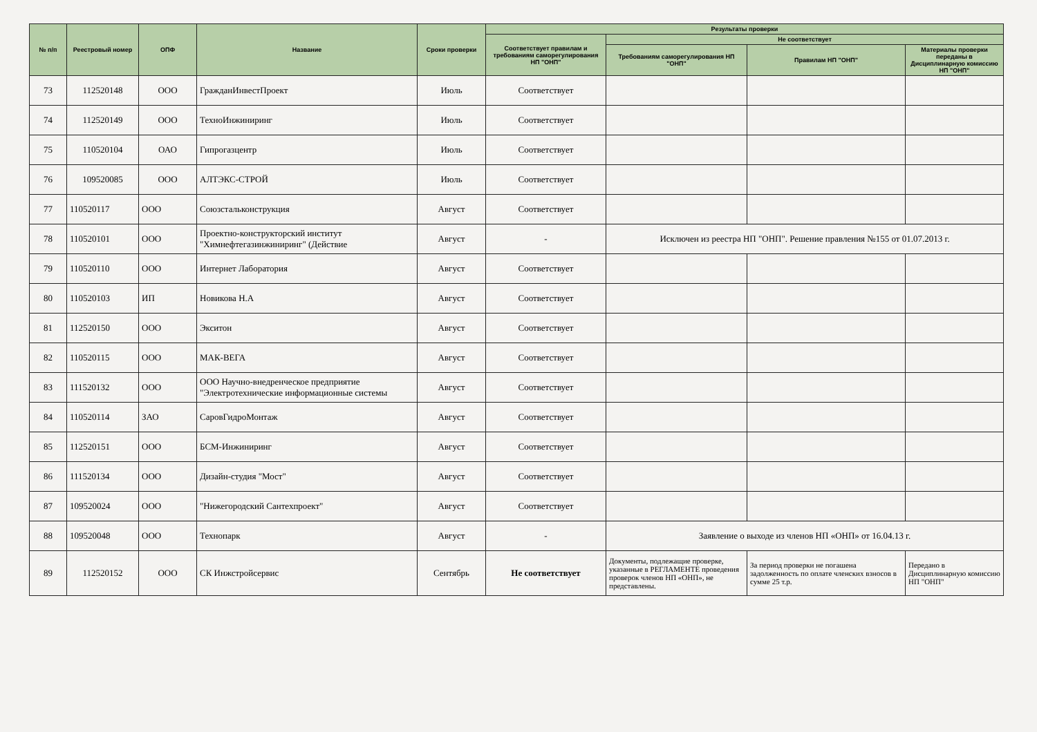| № п/п | Реестровый номер | ОПФ | Название | Сроки проверки | Результаты проверки | | | |
| --- | --- | --- | --- | --- | --- | --- | --- | --- |
| | | | | | Соответствует правилам и требованиям саморегулирования НП "ОНП" | Не соответствует | | |
| | | | | | | Требованиям саморегулирования НП "ОНП" | Правилам НП "ОНП" | Материалы проверки переданы в Дисциплинарную комиссию НП "ОНП" |
| 73 | 112520148 | ООО | ГражданИнвестПроект | Июль | Соответствует | | | |
| 74 | 112520149 | ООО | ТехноИнжиниринг | Июль | Соответствует | | | |
| 75 | 110520104 | ОАО | Гипрогазцентр | Июль | Соответствует | | | |
| 76 | 109520085 | ООО | АЛТЭКС-СТРОЙ | Июль | Соответствует | | | |
| 77 | 110520117 | ООО | Союзстальконструкция | Август | Соответствует | | | |
| 78 | 110520101 | ООО | Проектно-конструкторский институт "Химнефтегазинжиниринг" (Действие | Август | - | Исключен из реестра НП "ОНП". Решение правления №155 от 01.07.2013 г. | | |
| 79 | 110520110 | ООО | Интернет Лаборатория | Август | Соответствует | | | |
| 80 | 110520103 | ИП | Новикова Н.А | Август | Соответствует | | | |
| 81 | 112520150 | ООО | Экситон | Август | Соответствует | | | |
| 82 | 110520115 | ООО | МАК-ВЕГА | Август | Соответствует | | | |
| 83 | 111520132 | ООО | ООО Научно-внедренческое предприятие "Электротехнические информационные системы | Август | Соответствует | | | |
| 84 | 110520114 | ЗАО | СаровГидроМонтаж | Август | Соответствует | | | |
| 85 | 112520151 | ООО | БСМ-Инжиниринг | Август | Соответствует | | | |
| 86 | 111520134 | ООО | Дизайн-студия "Мост" | Август | Соответствует | | | |
| 87 | 109520024 | ООО | "Нижегородский Сантехпроект" | Август | Соответствует | | | |
| 88 | 109520048 | ООО | Технопарк | Август | - | Заявление о выходе из членов НП «ОНП» от 16.04.13 г. | | |
| 89 | 112520152 | ООО | СК Инжстройсервис | Сентябрь | Не соответствует | Документы, подлежащие проверке, указанные в РЕГЛАМЕНТЕ проведения проверок членов НП «ОНП», не представлены. | За период проверки не погашена задолженность по оплате членских взносов в сумме 25 т.р. | Передано в Дисциплинарную комиссию НП "ОНП" |